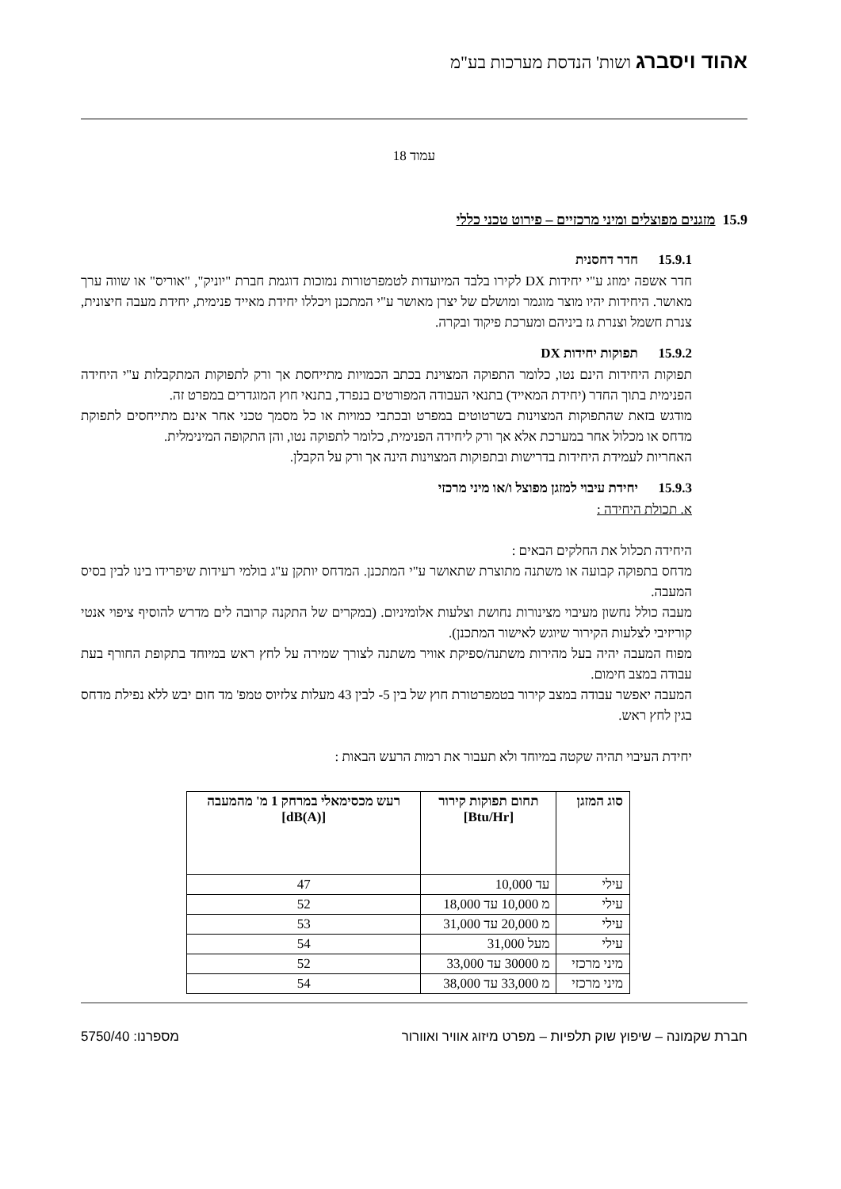אהוד ויסברג ושות' הנדסת מערכות בע"מ
עמוד 18
15.9 מזגנים מפוצלים ומיני מרכזיים – פירוט טכני כללי
15.9.1 חדר דחסנית
חדר אשפה ימוזג ע"י יחידות DX לקירו בלבד המיועדות לטמפרטורות נמוכות דוגמת חברת "יוניק", "אוריס" או שווה ערך מאושר. היחידות יהיו מוצר מוגמר ומושלם של יצרן מאושר ע"י המתכנן ויכללו יחידת מאייד פנימית, יחידת מעבה חיצונית, צנרת חשמל וצנרת גז ביניהם ומערכת פיקוד ובקרה.
15.9.2 תפוקות יחידות DX
תפוקות היחידות הינם נטו, כלומר התפוקה המצוינת בכתב הכמויות מתייחסת אך ורק לתפוקות המתקבלות ע"י היחידה הפנימית בתוך החדר (יחידת המאייד) בתנאי העבודה המפורטים בנפרד, בתנאי חוץ המוגדרים במפרט זה.
מודגש בזאת שהתפוקות המצוינות בשרטוטים במפרט ובכתבי כמויות או כל מסמך טכני אחר אינם מתייחסים לתפוקת מדחס או מכלול אחר במערכת אלא אך ורק ליחידה הפנימית, כלומר לתפוקה נטו, והן התקופה המינימלית.
האחריות לעמידת היחידות בדרישות ובתפוקות המצוינות הינה אך ורק על הקבלן.
15.9.3 יחידת עיבוי למזגן מפוצל ו/או מיני מרכזי
א. תכולת היחידה :
היחידה תכלול את החלקים הבאים :
מדחס בתפוקה קבועה או משתנה מתוצרת שתאושר ע"י המתכנן. המדחס יותקן ע"ג בולמי רעידות שיפרידו בינו לבין בסיס המעבה.
מעבה כולל נחשון מעיבוי מצינורות נחושת וצלעות אלומיניום. (במקרים של התקנה קרובה לים מדרש להוסיף ציפוי אנטי קוריזיבי לצלעות הקירור שיוגש לאישור המתכנן).
מפוח המעבה יהיה בעל מהירות משתנה/ספיקת אוויר משתנה לצורך שמירה על לחץ ראש במיוחד בתקופת החורף בעת עבודה במצב חימום.
המעבה יאפשר עבודה במצב קירור בטמפרטורת חוץ של בין 5- לבין 43 מעלות צלזיוס טמפ' מד חום יבש ללא נפילת מדחס בגין לחץ ראש.
יחידת העיבוי תהיה שקטה במיוחד ולא תעבור את רמות הרעש הבאות :
| סוג המזגן | תחום תפוקות קירור [Btu/Hr] | רעש מכסימאלי במרחק 1 מ' מהמעבה [dB(A)] |
| --- | --- | --- |
| עילי | עד 10,000 | 47 |
| עילי | מ 10,000 עד 18,000 | 52 |
| עילי | מ 20,000 עד 31,000 | 53 |
| עילי | מעל 31,000 | 54 |
| מיני מרכזי | מ 30000 עד 33,000 | 52 |
| מיני מרכזי | מ 33,000 עד 38,000 | 54 |
חברת שקמונה – שיפוץ שוק תלפיות – מפרט מיזוג אוויר ואוורור מספרנו: 5750/40